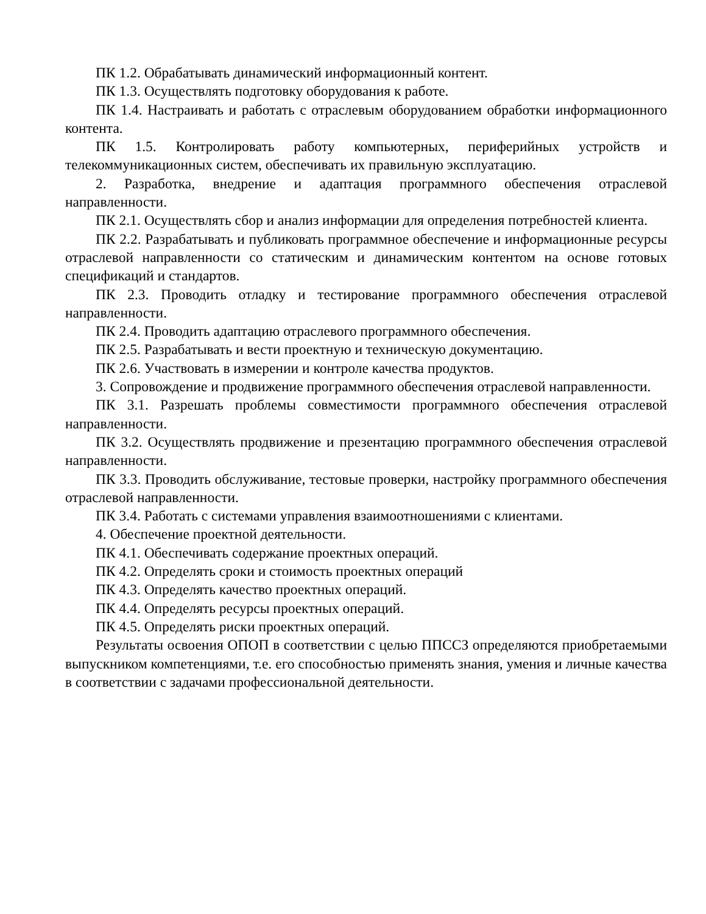ПК 1.2. Обрабатывать динамический информационный контент.
ПК 1.3. Осуществлять подготовку оборудования к работе.
ПК 1.4. Настраивать и работать с отраслевым оборудованием обработки информационного контента.
ПК 1.5. Контролировать работу компьютерных, периферийных устройств и телекоммуникационных систем, обеспечивать их правильную эксплуатацию.
2. Разработка, внедрение и адаптация программного обеспечения отраслевой направленности.
ПК 2.1. Осуществлять сбор и анализ информации для определения потребностей клиента.
ПК 2.2. Разрабатывать и публиковать программное обеспечение и информационные ресурсы отраслевой направленности со статическим и динамическим контентом на основе готовых спецификаций и стандартов.
ПК 2.3. Проводить отладку и тестирование программного обеспечения отраслевой направленности.
ПК 2.4. Проводить адаптацию отраслевого программного обеспечения.
ПК 2.5. Разрабатывать и вести проектную и техническую документацию.
ПК 2.6. Участвовать в измерении и контроле качества продуктов.
3. Сопровождение и продвижение программного обеспечения отраслевой направленности.
ПК 3.1. Разрешать проблемы совместимости программного обеспечения отраслевой направленности.
ПК 3.2. Осуществлять продвижение и презентацию программного обеспечения отраслевой направленности.
ПК 3.3. Проводить обслуживание, тестовые проверки, настройку программного обеспечения отраслевой направленности.
ПК 3.4. Работать с системами управления взаимоотношениями с клиентами.
4. Обеспечение проектной деятельности.
ПК 4.1. Обеспечивать содержание проектных операций.
ПК 4.2. Определять сроки и стоимость проектных операций
ПК 4.3. Определять качество проектных операций.
ПК 4.4. Определять ресурсы проектных операций.
ПК 4.5. Определять риски проектных операций.
Результаты освоения ОПОП в соответствии с целью ППССЗ определяются приобретаемыми выпускником компетенциями, т.е. его способностью применять знания, умения и личные качества в соответствии с задачами профессиональной деятельности.